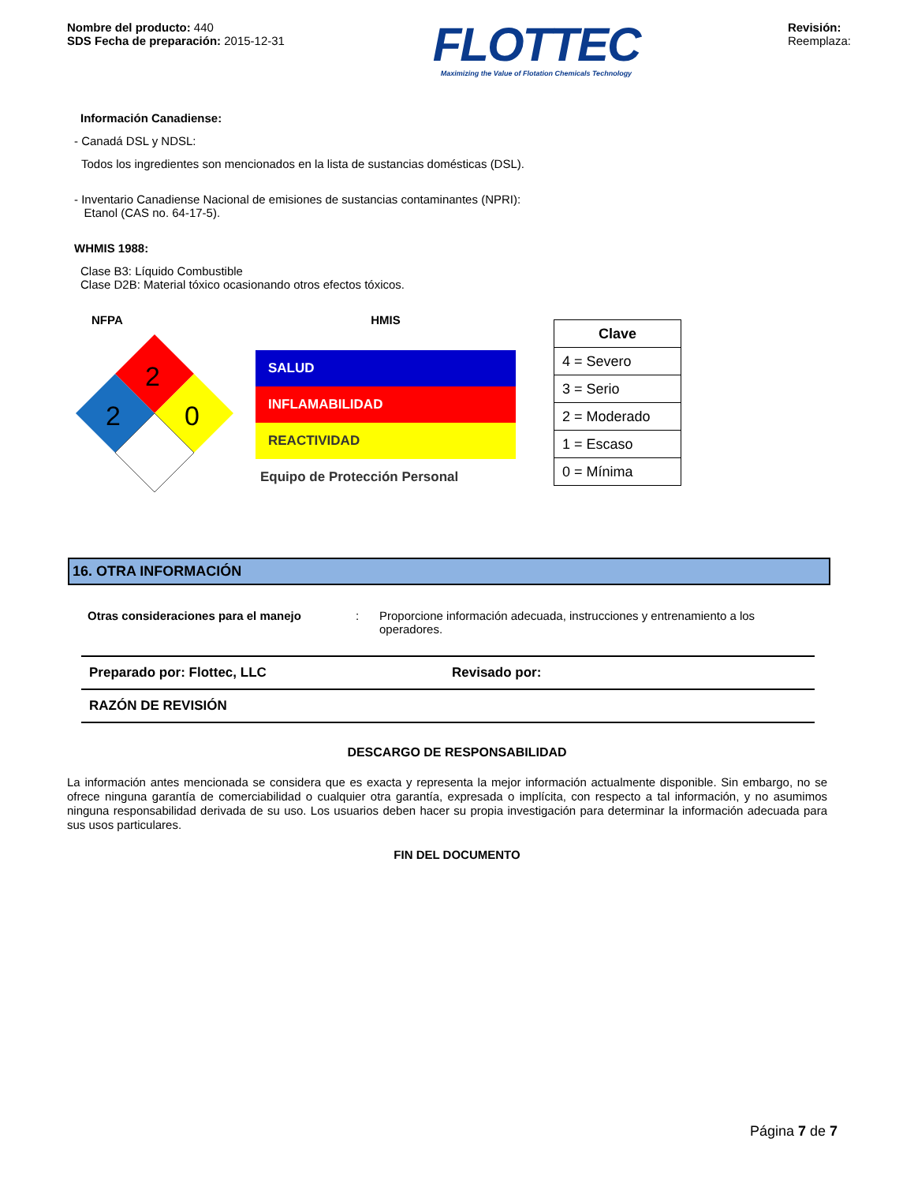Nombre del producto: 440
SDS Fecha de preparación: 2015-12-31
FLOTTEC
Maximizing the Value of Flotation Chemicals Technology
Revisión:
Reemplaza:
Información Canadiense:
- Canadá DSL y NDSL:
Todos los ingredientes son mencionados en la lista de sustancias domésticas (DSL).
- Inventario Canadiense Nacional de emisiones de sustancias contaminantes (NPRI):
Etanol (CAS no. 64-17-5).
WHMIS 1988:
Clase B3: Líquido Combustible
Clase D2B: Material tóxico ocasionando otros efectos tóxicos.
NFPA
2
2
0
HMIS
SALUD
INFLAMABILIDAD
REACTIVIDAD
Equipo de Protección Personal
| Clave |
| --- |
| 4 = Severo |
| 3 = Serio |
| 2 = Moderado |
| 1 = Escaso |
| 0 = Mínima |
16. OTRA INFORMACIÓN
Otras consideraciones para el manejo: Proporcione información adecuada, instrucciones y entrenamiento a los operadores.
Preparado por: Flottec, LLC Revisado por:
RAZÓN DE REVISIÓN
DESCARGO DE RESPONSABILIDAD
La información antes mencionada se considera que es exacta y representa la mejor información actualmente disponible. Sin embargo, no se ofrece ninguna garantía de comerciabilidad o cualquier otra garantía, expresada o implícita, con respecto a tal información, y no asumimos ninguna responsabilidad derivada de su uso. Los usuarios deben hacer su propia investigación para determinar la información adecuada para sus usos particulares.
FIN DEL DOCUMENTO
Página 7 de 7